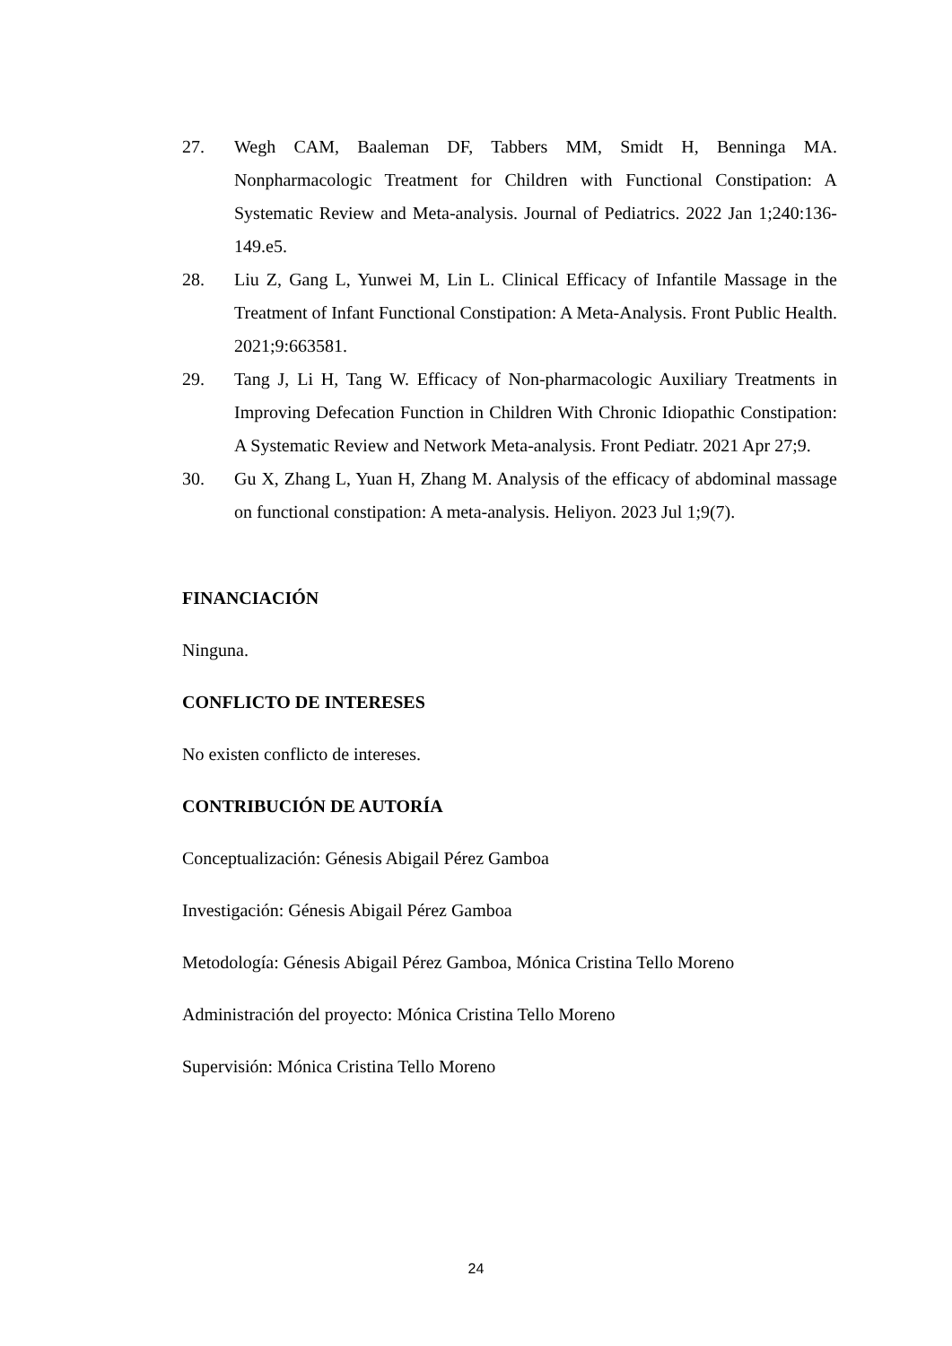27. Wegh CAM, Baaleman DF, Tabbers MM, Smidt H, Benninga MA. Nonpharmacologic Treatment for Children with Functional Constipation: A Systematic Review and Meta-analysis. Journal of Pediatrics. 2022 Jan 1;240:136-149.e5.
28. Liu Z, Gang L, Yunwei M, Lin L. Clinical Efficacy of Infantile Massage in the Treatment of Infant Functional Constipation: A Meta-Analysis. Front Public Health. 2021;9:663581.
29. Tang J, Li H, Tang W. Efficacy of Non-pharmacologic Auxiliary Treatments in Improving Defecation Function in Children With Chronic Idiopathic Constipation: A Systematic Review and Network Meta-analysis. Front Pediatr. 2021 Apr 27;9.
30. Gu X, Zhang L, Yuan H, Zhang M. Analysis of the efficacy of abdominal massage on functional constipation: A meta-analysis. Heliyon. 2023 Jul 1;9(7).
FINANCIACIÓN
Ninguna.
CONFLICTO DE INTERESES
No existen conflicto de intereses.
CONTRIBUCIÓN DE AUTORÍA
Conceptualización: Génesis Abigail Pérez Gamboa
Investigación: Génesis Abigail Pérez Gamboa
Metodología: Génesis Abigail Pérez Gamboa, Mónica Cristina Tello Moreno
Administración del proyecto: Mónica Cristina Tello Moreno
Supervisión: Mónica Cristina Tello Moreno
24